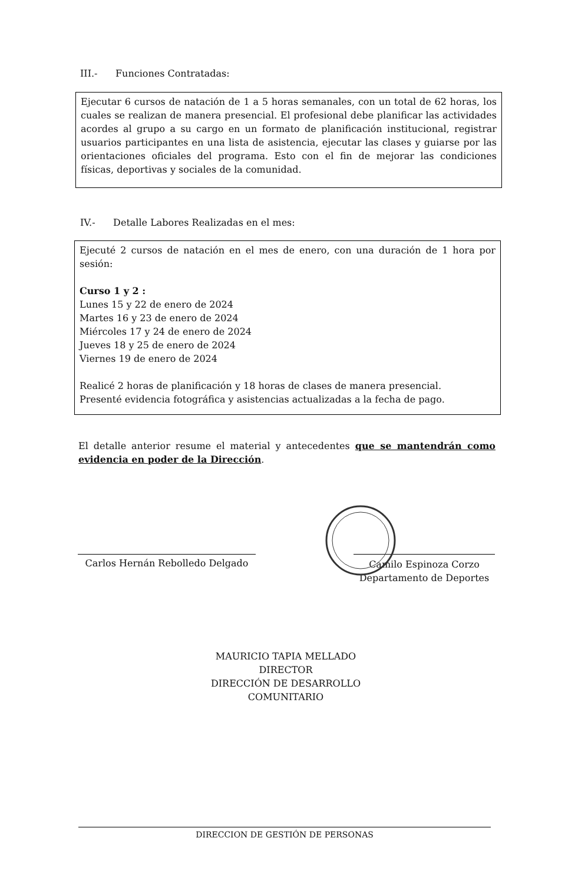III.- Funciones Contratadas:
Ejecutar 6 cursos de natación de 1 a 5 horas semanales, con un total de 62 horas, los cuales se realizan de manera presencial. El profesional debe planificar las actividades acordes al grupo a su cargo en un formato de planificación institucional, registrar usuarios participantes en una lista de asistencia, ejecutar las clases y guiarse por las orientaciones oficiales del programa. Esto con el fin de mejorar las condiciones físicas, deportivas y sociales de la comunidad.
IV.- Detalle Labores Realizadas en el mes:
Ejecuté 2 cursos de natación en el mes de enero, con una duración de 1 hora por sesión:
Curso 1 y 2 :
Lunes 15 y 22 de enero de 2024
Martes 16 y 23 de enero de 2024
Miércoles 17 y 24 de enero de 2024
Jueves 18 y 25 de enero de 2024
Viernes 19 de enero de 2024
Realicé 2 horas de planificación y 18 horas de clases de manera presencial.
Presenté evidencia fotográfica y asistencias actualizadas a la fecha de pago.
El detalle anterior resume el material y antecedentes que se mantendrán como evidencia en poder de la Dirección.
Carlos Hernán Rebolledo Delgado
Camilo Espinoza Corzo
Departamento de Deportes
MAURICIO TAPIA MELLADO
DIRECTOR
DIRECCIÓN DE DESARROLLO COMUNITARIO
DIRECCION DE GESTIÓN DE PERSONAS